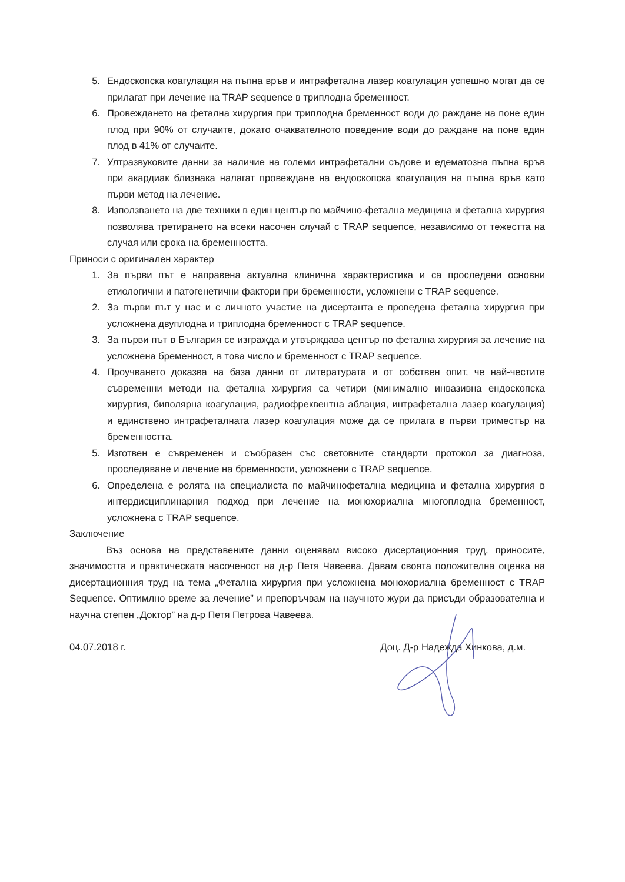5. Ендоскопска коагулация на пъпна връв и интрафетална лазер коагулация успешно могат да се прилагат при лечение на TRAP sequence в триплодна бременност.
6. Провеждането на фетална хирургия при триплодна бременност води до раждане на поне един плод при 90% от случаите, докато очаквателното поведение води до раждане на поне един плод в 41% от случаите.
7. Ултразвуковите данни за наличие на големи интрафетални съдове и едематозна пъпна връв при акардиак близнака налагат провеждане на ендоскопска коагулация на пъпна връв като първи метод на лечение.
8. Използването на две техники в един център по майчино-фетална медицина и фетална хирургия позволява третирането на всеки насочен случай с TRAP sequence, независимо от тежестта на случая или срока на бременността.
Приноси с оригинален характер
1. За първи път е направена актуална клинична характеристика и са проследени основни етиологични и патогенетични фактори при бременности, усложнени с TRAP sequence.
2. За първи път у нас и с личното участие на дисертанта е проведена фетална хирургия при усложнена двуплодна и триплодна бременност с TRAP sequence.
3. За първи път в България се изгражда и утвърждава център по фетална хирургия за лечение на усложнена бременност, в това число и бременност с TRAP sequence.
4. Проучването доказва на база данни от литературата и от собствен опит, че най-честите съвременни методи на фетална хирургия са четири (минимално инвазивна ендоскопска хирургия, биполярна коагулация, радиофреквентна аблация, интрафетална лазер коагулация) и единствено интрафеталната лазер коагулация може да се прилага в първи триместър на бременността.
5. Изготвен е съвременен и съобразен със световните стандарти протокол за диагноза, проследяване и лечение на бременности, усложнени с TRAP sequence.
6. Определена е ролята на специалиста по майчинофетална медицина и фетална хирургия в интердисциплинарния подход при лечение на монохориална многоплодна бременност, усложнена с TRAP sequence.
Заключение
Въз основа на представените данни оценявам високо дисертационния труд, приносите, значимостта и практическата насоченост на д-р Петя Чавеева. Давам своята положителна оценка на дисертационния труд на тема „Фетална хирургия при усложнена монохориална бременност с TRAP Sequence. Оптимлно време за лечение” и препоръчвам на научното жури да присъди образователна и научна степен „Доктор” на д-р Петя Петрова Чавеева.
04.07.2018 г. Доц. Д-р Надежда Хинкова, д.м.